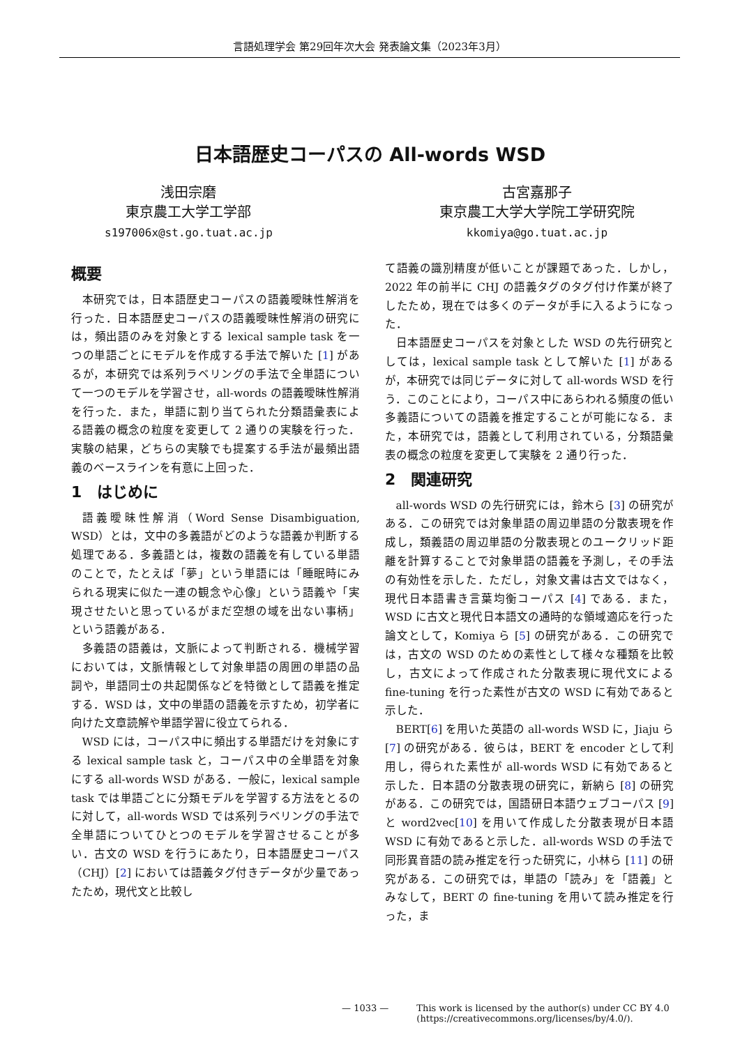言語処理学会 第29回年次大会 発表論文集（2023年3月）
日本語歴史コーパスの All-words WSD
浅田宗磨
東京農工大学工学部
s197006x@st.go.tuat.ac.jp
古宮嘉那子
東京農工大学大学院工学研究院
kkomiya@go.tuat.ac.jp
概要
本研究では，日本語歴史コーパスの語義曖昧性解消を行った．日本語歴史コーパスの語義曖昧性解消の研究には，頻出語のみを対象とする lexical sample task を一つの単語ごとにモデルを作成する手法で解いた [1] があるが，本研究では系列ラベリングの手法で全単語について一つのモデルを学習させ，all-words の語義曖昧性解消を行った．また，単語に割り当てられた分類語彙表による語義の概念の粒度を変更して 2 通りの実験を行った．実験の結果，どちらの実験でも提案する手法が最頻出語義のベースラインを有意に上回った．
1　はじめに
語義曖昧性解消（Word Sense Disambiguation, WSD）とは，文中の多義語がどのような語義か判断する処理である．多義語とは，複数の語義を有している単語のことで，たとえば「夢」という単語には「睡眠時にみられる現実に似た一連の観念や心像」という語義や「実現させたいと思っているがまだ空想の域を出ない事柄」という語義がある．
多義語の語義は，文脈によって判断される．機械学習においては，文脈情報として対象単語の周囲の単語の品詞や，単語同士の共起関係などを特徴として語義を推定する．WSD は，文中の単語の語義を示すため，初学者に向けた文章読解や単語学習に役立てられる．
WSD には，コーパス中に頻出する単語だけを対象にする lexical sample task と，コーパス中の全単語を対象にする all-words WSD がある．一般に，lexical sample task では単語ごとに分類モデルを学習する方法をとるのに対して，all-words WSD では系列ラベリングの手法で全単語についてひとつのモデルを学習させることが多い．古文の WSD を行うにあたり，日本語歴史コーパス（CHJ）[2] においては語義タグ付きデータが少量であったため，現代文と比較し
て語義の識別精度が低いことが課題であった．しかし，2022 年の前半に CHJ の語義タグのタグ付け作業が終了したため，現在では多くのデータが手に入るようになった．
日本語歴史コーパスを対象とした WSD の先行研究としては，lexical sample task として解いた [1] があるが，本研究では同じデータに対して all-words WSD を行う．このことにより，コーパス中にあらわれる頻度の低い多義語についての語義を推定することが可能になる．また，本研究では，語義として利用されている，分類語彙表の概念の粒度を変更して実験を 2 通り行った．
2　関連研究
all-words WSD の先行研究には，鈴木ら [3] の研究がある．この研究では対象単語の周辺単語の分散表現を作成し，類義語の周辺単語の分散表現とのユークリッド距離を計算することで対象単語の語義を予測し，その手法の有効性を示した．ただし，対象文書は古文ではなく，現代日本語書き言葉均衡コーパス [4] である．また，WSD に古文と現代日本語文の通時的な領域適応を行った論文として，Komiya ら [5] の研究がある．この研究では，古文の WSD のための素性として様々な種類を比較し，古文によって作成された分散表現に現代文による fine-tuning を行った素性が古文の WSD に有効であると示した．
BERT[6] を用いた英語の all-words WSD に，Jiaju ら [7] の研究がある．彼らは，BERT を encoder として利用し，得られた素性が all-words WSD に有効であると示した．日本語の分散表現の研究に，新納ら [8] の研究がある．この研究では，国語研日本語ウェブコーパス [9] と word2vec[10] を用いて作成した分散表現が日本語 WSD に有効であると示した．all-words WSD の手法で同形異音語の読み推定を行った研究に，小林ら [11] の研究がある．この研究では，単語の「読み」を「語義」とみなして，BERT の fine-tuning を用いて読み推定を行った，ま
— 1033 — This work is licensed by the author(s) under CC BY 4.0
(https://creativecommons.org/licenses/by/4.0/).